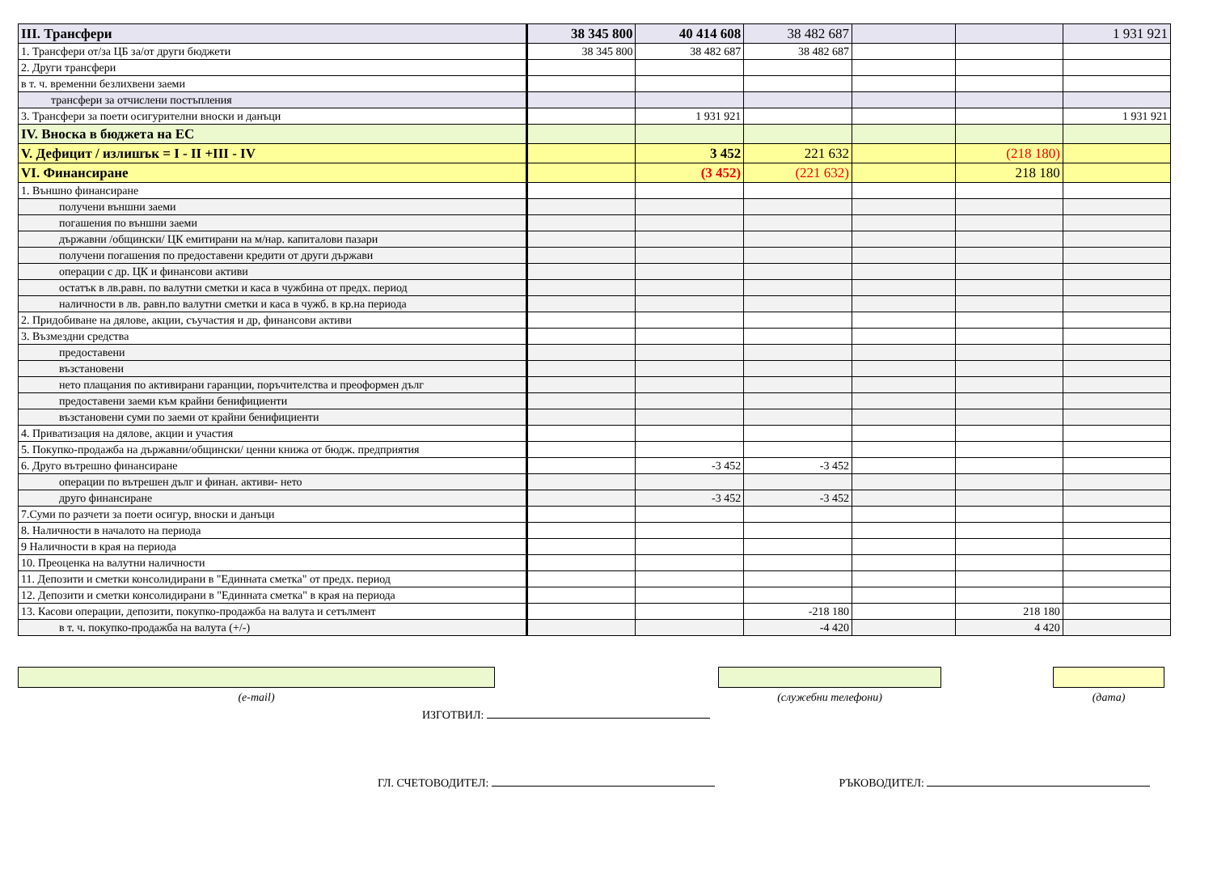| III. Трансфери | 38 345 800 | 40 414 608 | 38 482 687 | | | 1 931 921 |
| 1. Трансфери от/за ЦБ за/от други бюджети | 38 345 800 | 38 482 687 | 38 482 687 | | | |
| 2. Други трансфери | | | | | | |
| в т. ч. временни безлихвени заеми | | | | | | |
| трансфери за отчислени постъпления | | | | | | |
| 3. Трансфери за поети осигурителни вноски и данъци | | 1 931 921 | | | | 1 931 921 |
| IV. Вноска в бюджета на ЕС | | | | | | |
| V. Дефицит / излишък = I - II +III - IV | | 3 452 | 221 632 | | (218 180) | |
| VI. Финансиране | | (3 452) | (221 632) | | 218 180 | |
| 1. Външно финансиране | | | | | | |
| получени външни заеми | | | | | | |
| погашения по външни заеми | | | | | | |
| държавни /общински/ ЦК емитирани на м/нар. капиталови пазари | | | | | | |
| получени погашения по предоставени кредити от други държави | | | | | | |
| операции с др. ЦК и финансови активи | | | | | | |
| остатък в лв.равн. по валутни сметки и каса в чужбина от предх. период | | | | | | |
| наличности в лв. равн.по валутни сметки и каса в чужб. в кр.на периода | | | | | | |
| 2. Придобиване на дялове, акции, съучастия и др, финансови активи | | | | | | |
| 3. Възмездни средства | | | | | | |
| предоставени | | | | | | |
| възстановени | | | | | | |
| нето плащания по активирани гаранции, поръчителства и преоформен дълг | | | | | | |
| предоставени заеми към крайни бенифициенти | | | | | | |
| възстановени суми по заеми от крайни бенифициенти | | | | | | |
| 4. Приватизация на дялове, акции и участия | | | | | | |
| 5. Покупко-продажба на държавни/общински/ ценни книжа от бюдж. предприятия | | | | | | |
| 6. Друго вътрешно финансиране | | -3 452 | -3 452 | | | |
| операции по вътрешен дълг и финан. активи- нето | | | | | | |
| друго финансиране | | -3 452 | -3 452 | | | |
| 7.Суми по разчети за поети осигур, вноски и данъци | | | | | | |
| 8. Наличности в началото на периода | | | | | | |
| 9 Наличности в края на периода | | | | | | |
| 10. Преоценка на валутни наличности | | | | | | |
| 11. Депозити и сметки консолидирани в "Единната сметка" от предх. период | | | | | | |
| 12. Депозити и сметки консолидирани в "Единната сметка" в края на периода | | | | | | |
| 13. Касови операции, депозити, покупко-продажба на валута и сетълмент | | | -218 180 | | 218 180 | |
| в т. ч. покупко-продажба на валута (+/-) | | | -4 420 | | 4 420 | |
(e-mail) (служебни телефони) (дата)
ИЗГОТВИЛ:
ГЛ. СЧЕТОВОДИТЕЛ: РЪКОВОДИТЕЛ: